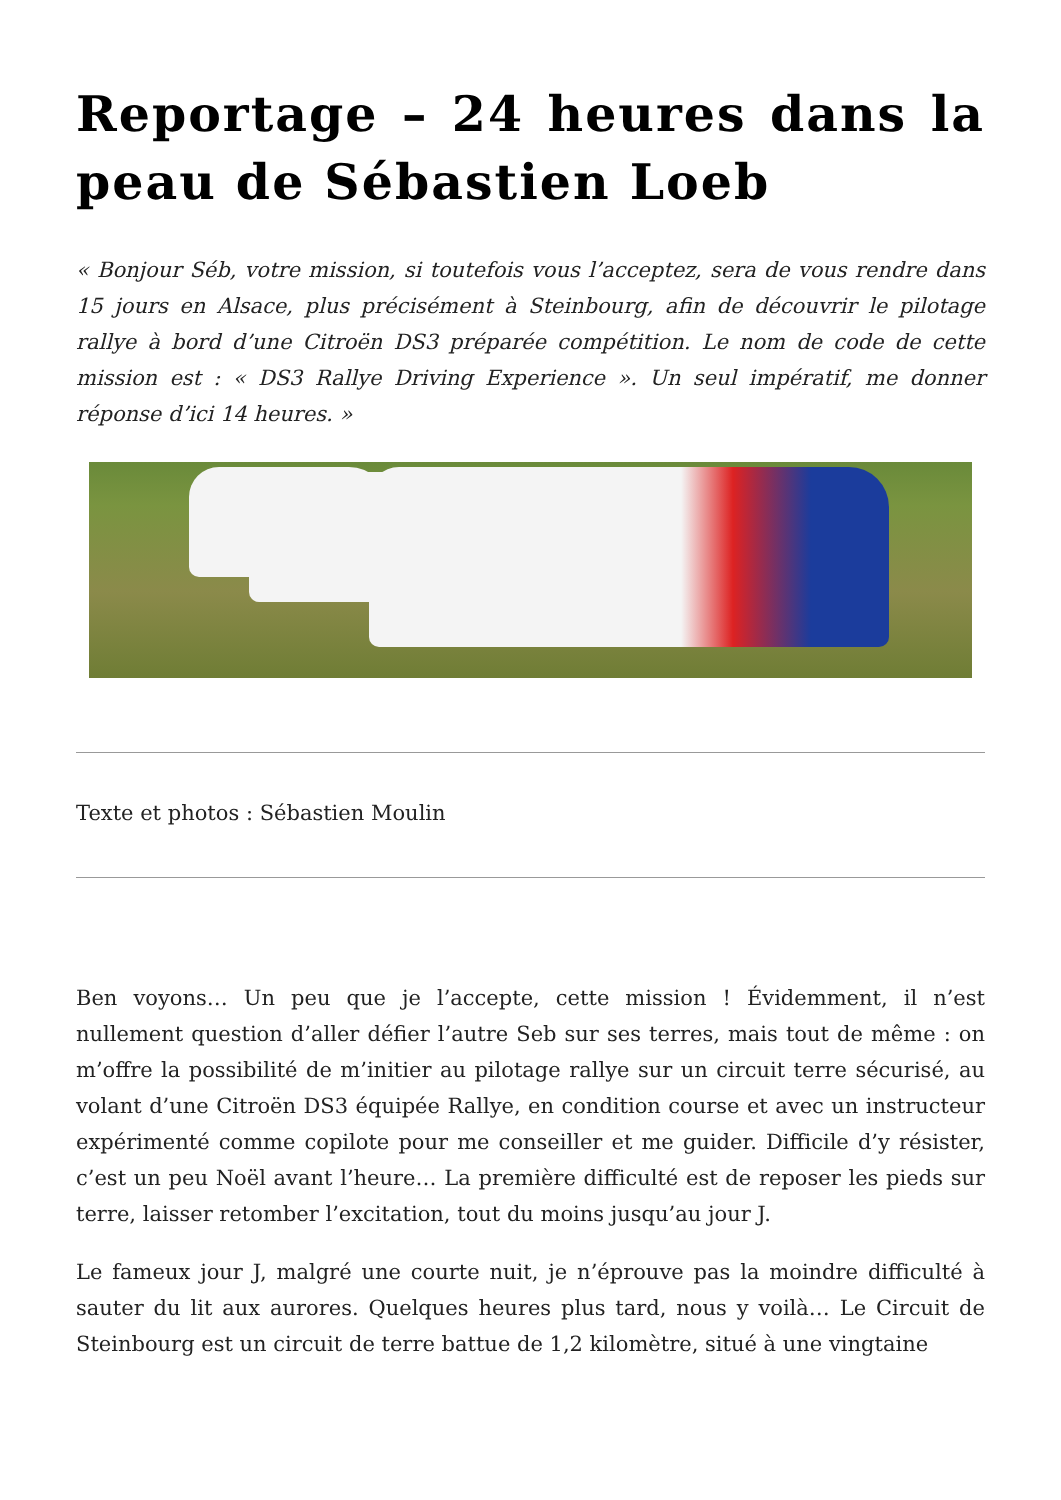Reportage – 24 heures dans la peau de Sébastien Loeb
« Bonjour Séb, votre mission, si toutefois vous l’acceptez, sera de vous rendre dans 15 jours en Alsace, plus précisément à Steinbourg, afin de découvrir le pilotage rallye à bord d’une Citroën DS3 préparée compétition. Le nom de code de cette mission est : « DS3 Rallye Driving Experience ». Un seul impératif, me donner réponse d’ici 14 heures. »
Texte et photos : Sébastien Moulin
Ben voyons… Un peu que je l’accepte, cette mission ! Évidemment, il n’est nullement question d’aller défier l’autre Seb sur ses terres, mais tout de même : on m’offre la possibilité de m’initier au pilotage rallye sur un circuit terre sécurisé, au volant d’une Citroën DS3 équipée Rallye, en condition course et avec un instructeur expérimenté comme copilote pour me conseiller et me guider. Difficile d’y résister, c’est un peu Noël avant l’heure… La première difficulté est de reposer les pieds sur terre, laisser retomber l’excitation, tout du moins jusqu’au jour J.
Le fameux jour J, malgré une courte nuit, je n’éprouve pas la moindre difficulté à sauter du lit aux aurores. Quelques heures plus tard, nous y voilà… Le Circuit de Steinbourg est un circuit de terre battue de 1,2 kilomètre, situé à une vingtaine